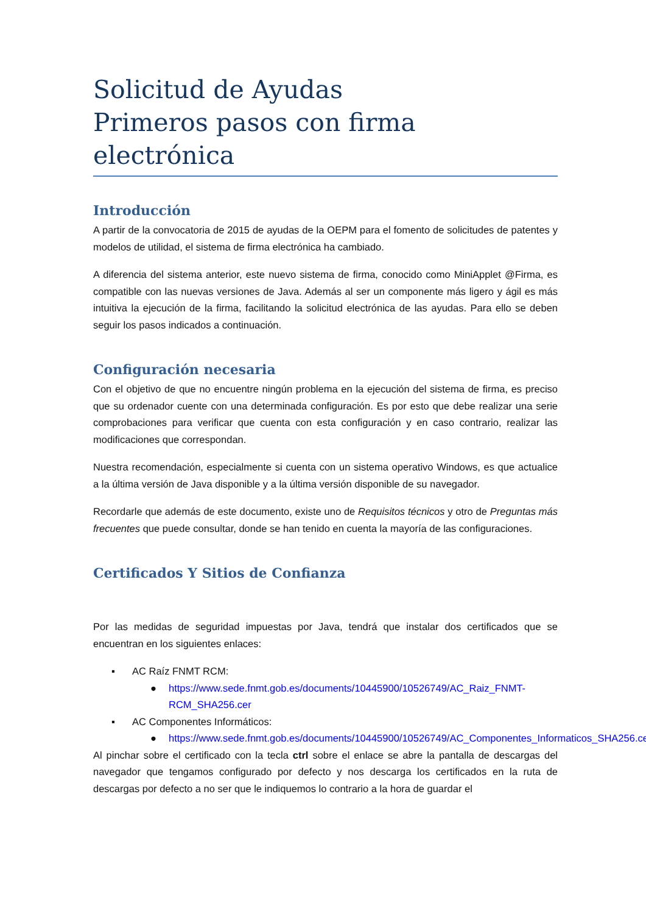Solicitud de Ayudas
Primeros pasos con firma electrónica
Introducción
A partir de la convocatoria de 2015 de ayudas de la OEPM para el fomento de solicitudes de patentes y modelos de utilidad, el sistema de firma electrónica ha cambiado.
A diferencia del sistema anterior, este nuevo sistema de firma, conocido como MiniApplet @Firma, es compatible con las nuevas versiones de Java. Además al ser un componente más ligero y ágil es más intuitiva la ejecución de la firma, facilitando la solicitud electrónica de las ayudas. Para ello se deben seguir los pasos indicados a continuación.
Configuración necesaria
Con el objetivo de que no encuentre ningún problema en la ejecución del sistema de firma, es preciso que su ordenador cuente con una determinada configuración. Es por esto que debe realizar una serie comprobaciones para verificar que cuenta con esta configuración y en caso contrario, realizar las modificaciones que correspondan.
Nuestra recomendación, especialmente si cuenta con un sistema operativo Windows, es que actualice a la última versión de Java disponible y a la última versión disponible de su navegador.
Recordarle que además de este documento, existe uno de Requisitos técnicos y otro de Preguntas más frecuentes que puede consultar, donde se han tenido en cuenta la mayoría de las configuraciones.
Certificados Y Sitios de Confianza
Por las medidas de seguridad impuestas por Java, tendrá que instalar dos certificados que se encuentran en los siguientes enlaces:
▪ AC Raíz FNMT RCM:
● https://www.sede.fnmt.gob.es/documents/10445900/10526749/AC_Raiz_FNMT-RCM_SHA256.cer
▪ AC Componentes Informáticos:
● https://www.sede.fnmt.gob.es/documents/10445900/10526749/AC_Componentes_Informaticos_SHA256.cer
Al pinchar sobre el certificado con la tecla ctrl sobre el enlace se abre la pantalla de descargas del navegador que tengamos configurado por defecto y nos descarga los certificados en la ruta de descargas por defecto a no ser que le indiquemos lo contrario a la hora de guardar el